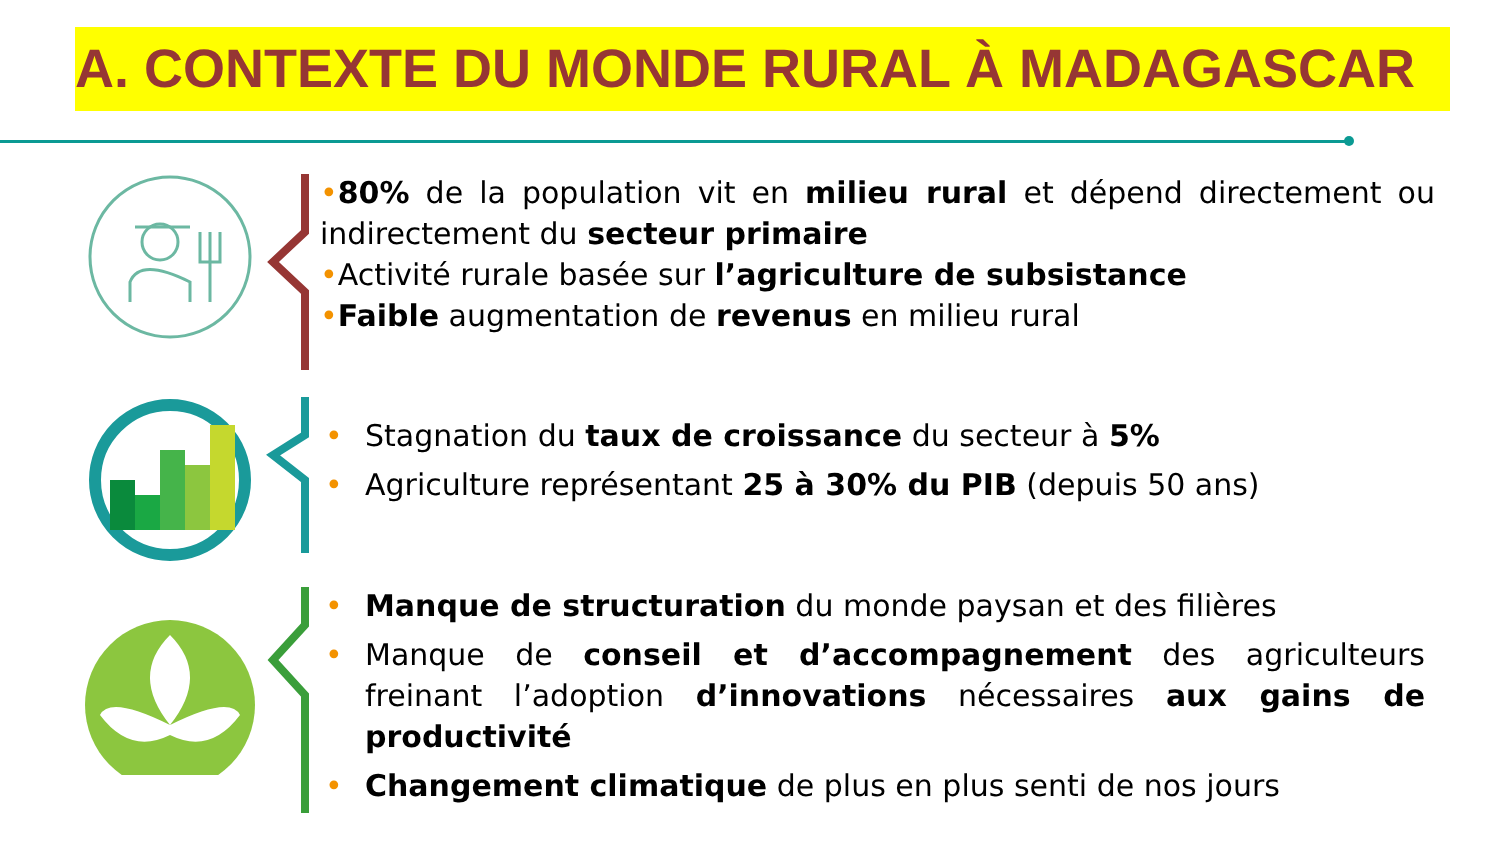A. CONTEXTE DU MONDE RURAL À MADAGASCAR
•80% de la population vit en milieu rural et dépend directement ou indirectement du secteur primaire
•Activité rurale basée sur l’agriculture de subsistance
•Faible augmentation de revenus en milieu rural
• Stagnation du taux de croissance du secteur à 5%
• Agriculture représentant 25 à 30% du PIB (depuis 50 ans)
• Manque de structuration du monde paysan et des filières
• Manque de conseil et d’accompagnement des agriculteurs freinant l’adoption d’innovations nécessaires aux gains de productivité
• Changement climatique de plus en plus senti de nos jours